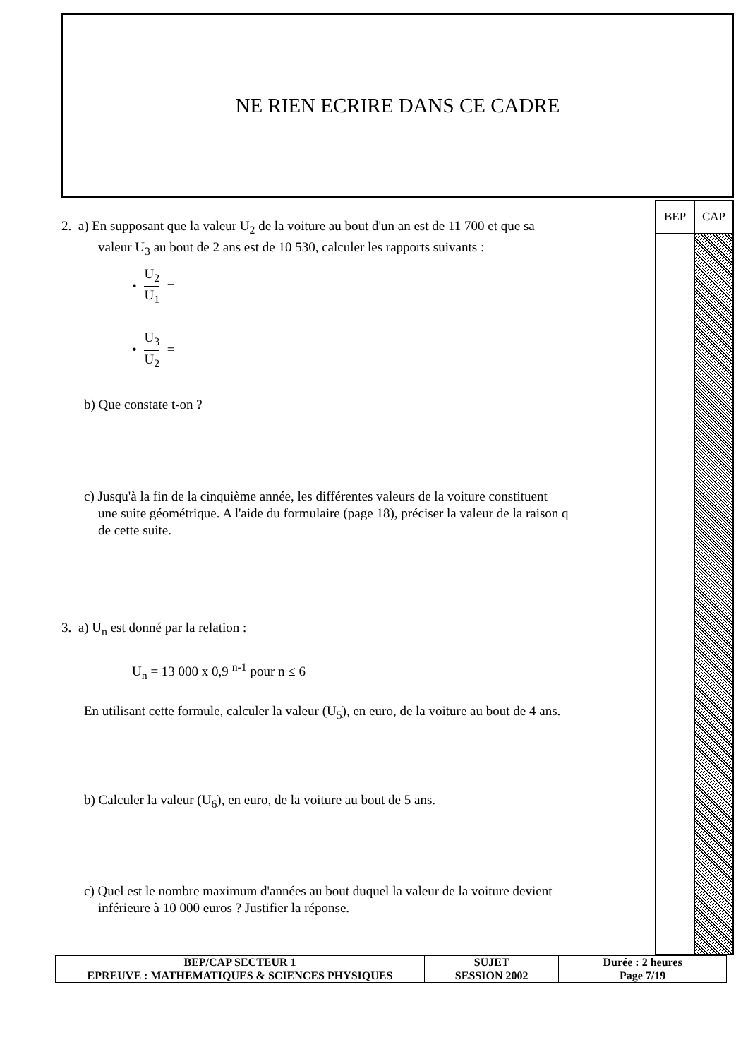NE RIEN ECRIRE DANS CE CADRE
2. a) En supposant que la valeur U<sub>2</sub> de la voiture au bout d'un an est de 11 700 et que sa
valeur U<sub>3</sub> au bout de 2 ans est de 10 530, calculer les rapports suivants :
• U<sub>2</sub> U<sub>1</sub> =
• U<sub>3</sub> U<sub>2</sub> =
b) Que constate t-on ?
c) Jusqu'à la fin de la cinquième année, les différentes valeurs de la voiture constituent
une suite géométrique. A l'aide du formulaire (page 18), préciser la valeur de la raison q
de cette suite.
3. a) U<sub>n</sub> est donné par la relation :
U<sub>n</sub> = 13 000 x 0,9 <sup>n-1</sup> pour n ≤ 6
En utilisant cette formule, calculer la valeur (U<sub>5</sub>), en euro, de la voiture au bout de 4 ans.
b) Calculer la valeur (U<sub>6</sub>), en euro, de la voiture au bout de 5 ans.
c) Quel est le nombre maximum d'années au bout duquel la valeur de la voiture devient
inférieure à 10 000 euros ? Justifier la réponse.
BEP CAP
| BEP/CAP SECTEUR 1 | SUJET | Durée : 2 heures |
| EPREUVE : MATHEMATIQUES & SCIENCES PHYSIQUES | SESSION 2002 | Page 7/19 |